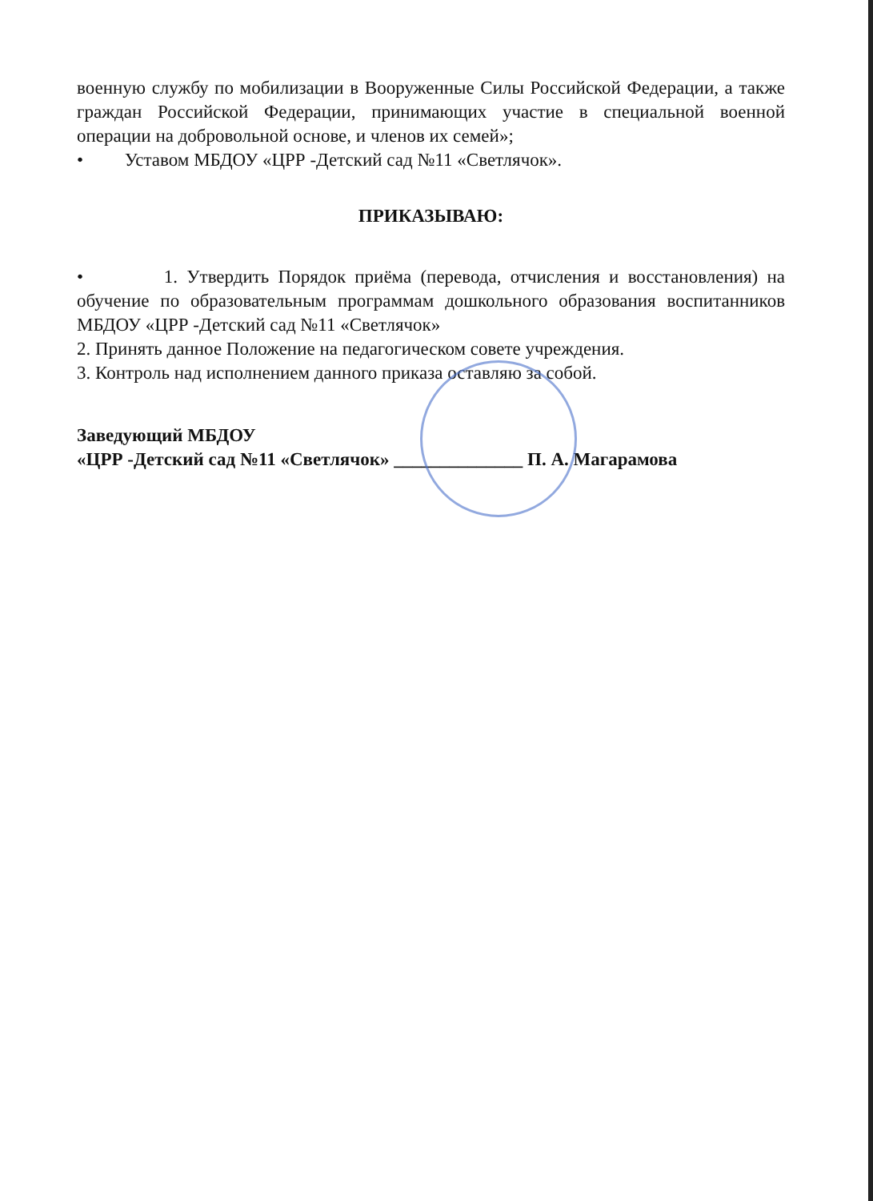военную службу по мобилизации в Вооруженные Силы Российской Федерации, а также граждан Российской Федерации, принимающих участие в специальной военной операции на добровольной основе, и членов их семей»;
• Уставом МБДОУ «ЦРР -Детский сад №11 «Светлячок».
ПРИКАЗЫВАЮ:
• 1. Утвердить Порядок приёма (перевода, отчисления и восстановления) на обучение по образовательным программам дошкольного образования воспитанников МБДОУ «ЦРР -Детский сад №11 «Светлячок»
2. Принять данное Положение на педагогическом совете учреждения.
3. Контроль над исполнением данного приказа оставляю за собой.
Заведующий МБДОУ
«ЦРР -Детский сад №11 «Светлячок» ______________ П. А. Магарамова